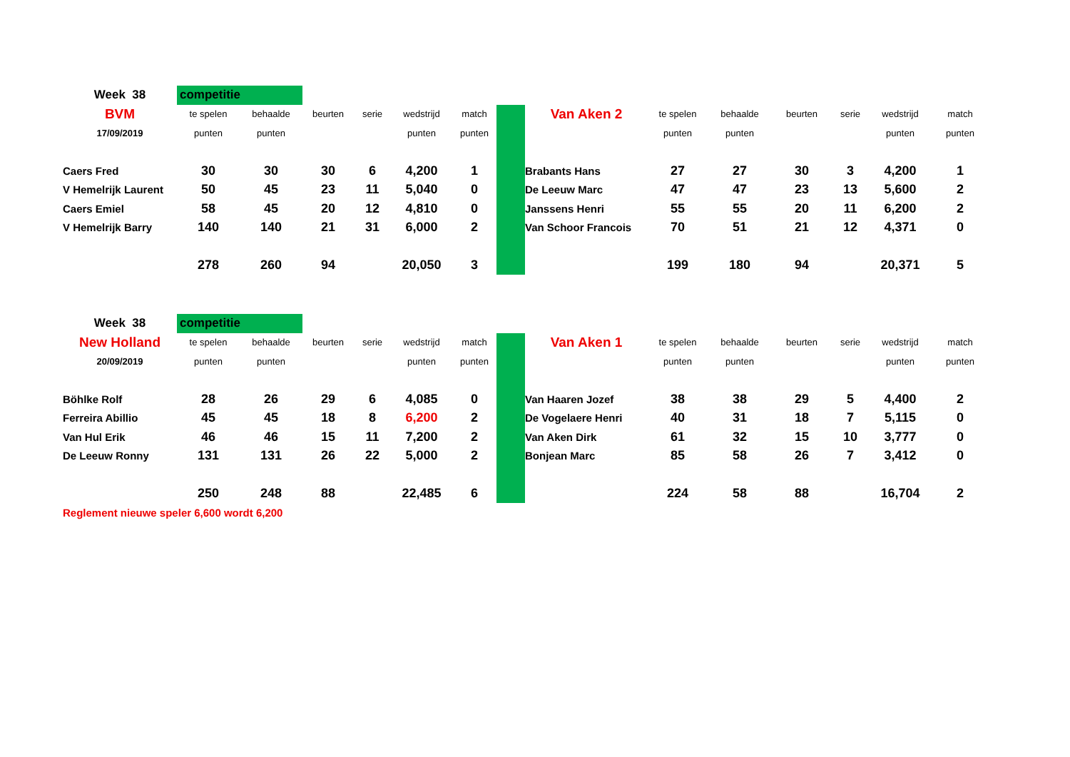| Week 38 | competitie | | | | | | | | | | | | | |
| BVM | te spelen | behaalde | beurten | serie | wedstrijd | match | | Van Aken 2 | te spelen | behaalde | beurten | serie | wedstrijd | match |
| 17/09/2019 | punten | punten | | | punten | punten | | | punten | punten | | | punten | punten |
| Caers Fred | 30 | 30 | 30 | 6 | 4,200 | 1 | | Brabants Hans | 27 | 27 | 30 | 3 | 4,200 | 1 |
| V Hemelrijk Laurent | 50 | 45 | 23 | 11 | 5,040 | 0 | | De Leeuw Marc | 47 | 47 | 23 | 13 | 5,600 | 2 |
| Caers Emiel | 58 | 45 | 20 | 12 | 4,810 | 0 | | Janssens Henri | 55 | 55 | 20 | 11 | 6,200 | 2 |
| V Hemelrijk Barry | 140 | 140 | 21 | 31 | 6,000 | 2 | | Van Schoor Francois | 70 | 51 | 21 | 12 | 4,371 | 0 |
| | 278 | 260 | 94 | | 20,050 | 3 | | | 199 | 180 | 94 | | 20,371 | 5 |
| Week 38 | competitie | | | | | | | | | | | | | |
| New Holland | te spelen | behaalde | beurten | serie | wedstrijd | match | | Van Aken 1 | te spelen | behaalde | beurten | serie | wedstrijd | match |
| 20/09/2019 | punten | punten | | | punten | punten | | | punten | punten | | | punten | punten |
| Böhlke Rolf | 28 | 26 | 29 | 6 | 4,085 | 0 | | Van Haaren Jozef | 38 | 38 | 29 | 5 | 4,400 | 2 |
| Ferreira Abillio | 45 | 45 | 18 | 8 | 6,200 | 2 | | De Vogelaere Henri | 40 | 31 | 18 | 7 | 5,115 | 0 |
| Van Hul Erik | 46 | 46 | 15 | 11 | 7,200 | 2 | | Van Aken Dirk | 61 | 32 | 15 | 10 | 3,777 | 0 |
| De Leeuw Ronny | 131 | 131 | 26 | 22 | 5,000 | 2 | | Bonjean Marc | 85 | 58 | 26 | 7 | 3,412 | 0 |
| | 250 | 248 | 88 | | 22,485 | 6 | | | 224 | 58 | 88 | | 16,704 | 2 |
| Reglement nieuwe speler 6,600 wordt 6,200 | | | | | | | | | | | | | | |